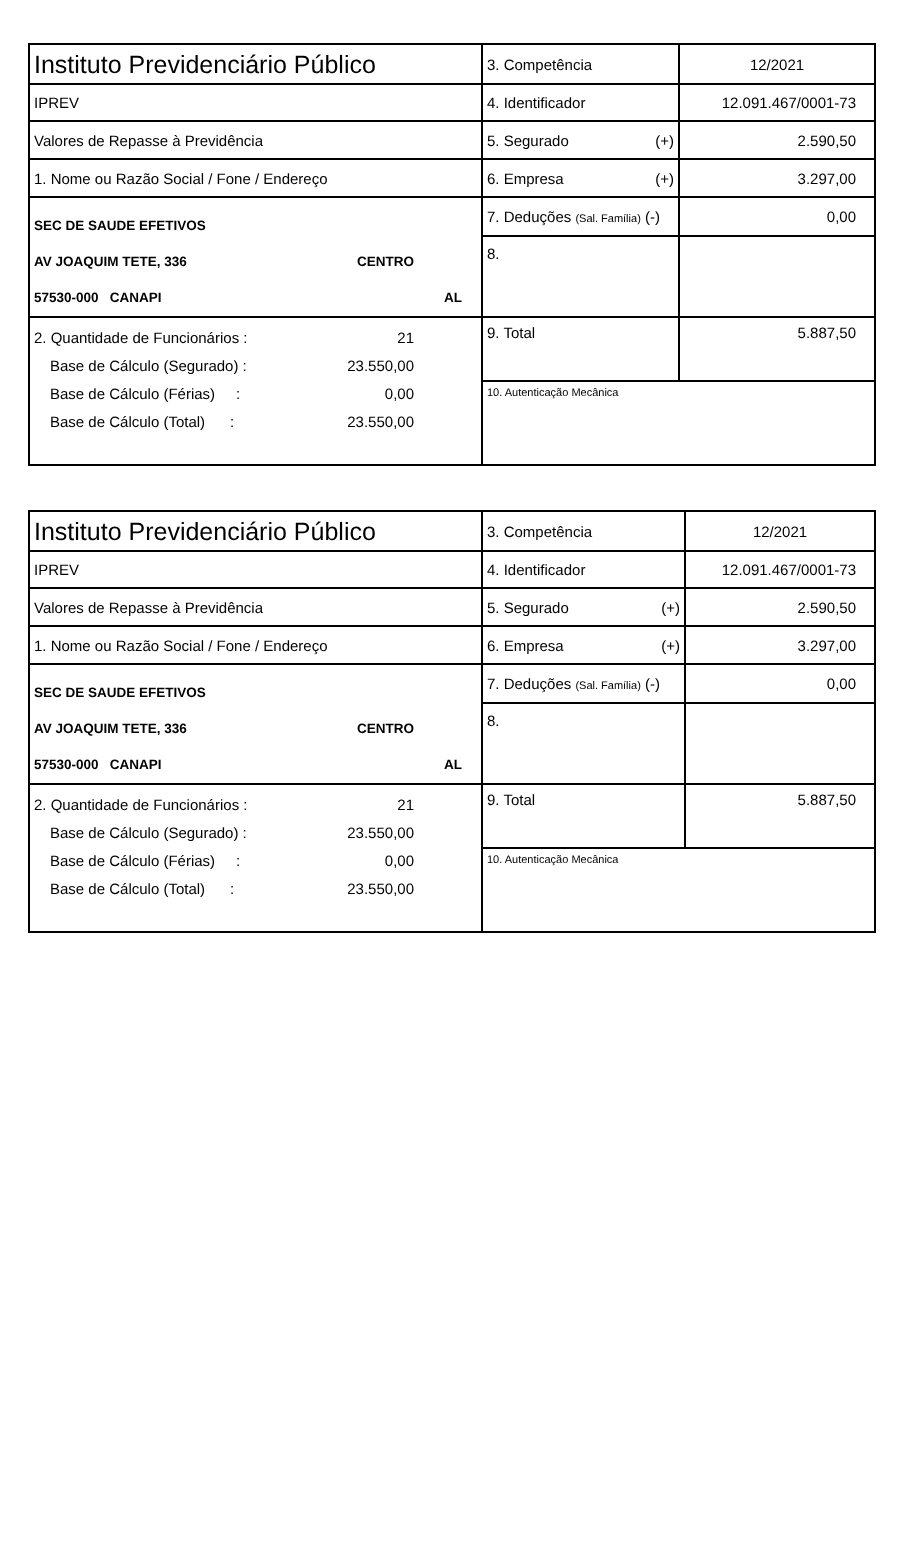| Instituto Previdenciário Público | 3. Competência | 12/2021 |
| IPREV | 4. Identificador | 12.091.467/0001-73 |
| Valores de Repasse à Previdência | 5. Segurado (+) | 2.590,50 |
| 1. Nome ou Razão Social / Fone / Endereço | 6. Empresa (+) | 3.297,00 |
| SEC DE SAUDE EFETIVOS AV JOAQUIM TETE, 336 CENTRO 57530-000 CANAPI AL | 7. Deduções (Sal. Família) (-) | 0,00 |
| | 8. | |
| 2. Quantidade de Funcionários : 21 Base de Cálculo (Segurado) : 23.550,00 Base de Cálculo (Férias) : 0,00 Base de Cálculo (Total) : 23.550,00 | 9. Total | 5.887,50 |
| | 10. Autenticação Mecânica | |
| Instituto Previdenciário Público | 3. Competência | 12/2021 |
| IPREV | 4. Identificador | 12.091.467/0001-73 |
| Valores de Repasse à Previdência | 5. Segurado (+) | 2.590,50 |
| 1. Nome ou Razão Social / Fone / Endereço | 6. Empresa (+) | 3.297,00 |
| SEC DE SAUDE EFETIVOS AV JOAQUIM TETE, 336 CENTRO 57530-000 CANAPI AL | 7. Deduções (Sal. Família) (-) | 0,00 |
| | 8. | |
| 2. Quantidade de Funcionários : 21 Base de Cálculo (Segurado) : 23.550,00 Base de Cálculo (Férias) : 0,00 Base de Cálculo (Total) : 23.550,00 | 9. Total | 5.887,50 |
| | 10. Autenticação Mecânica | |